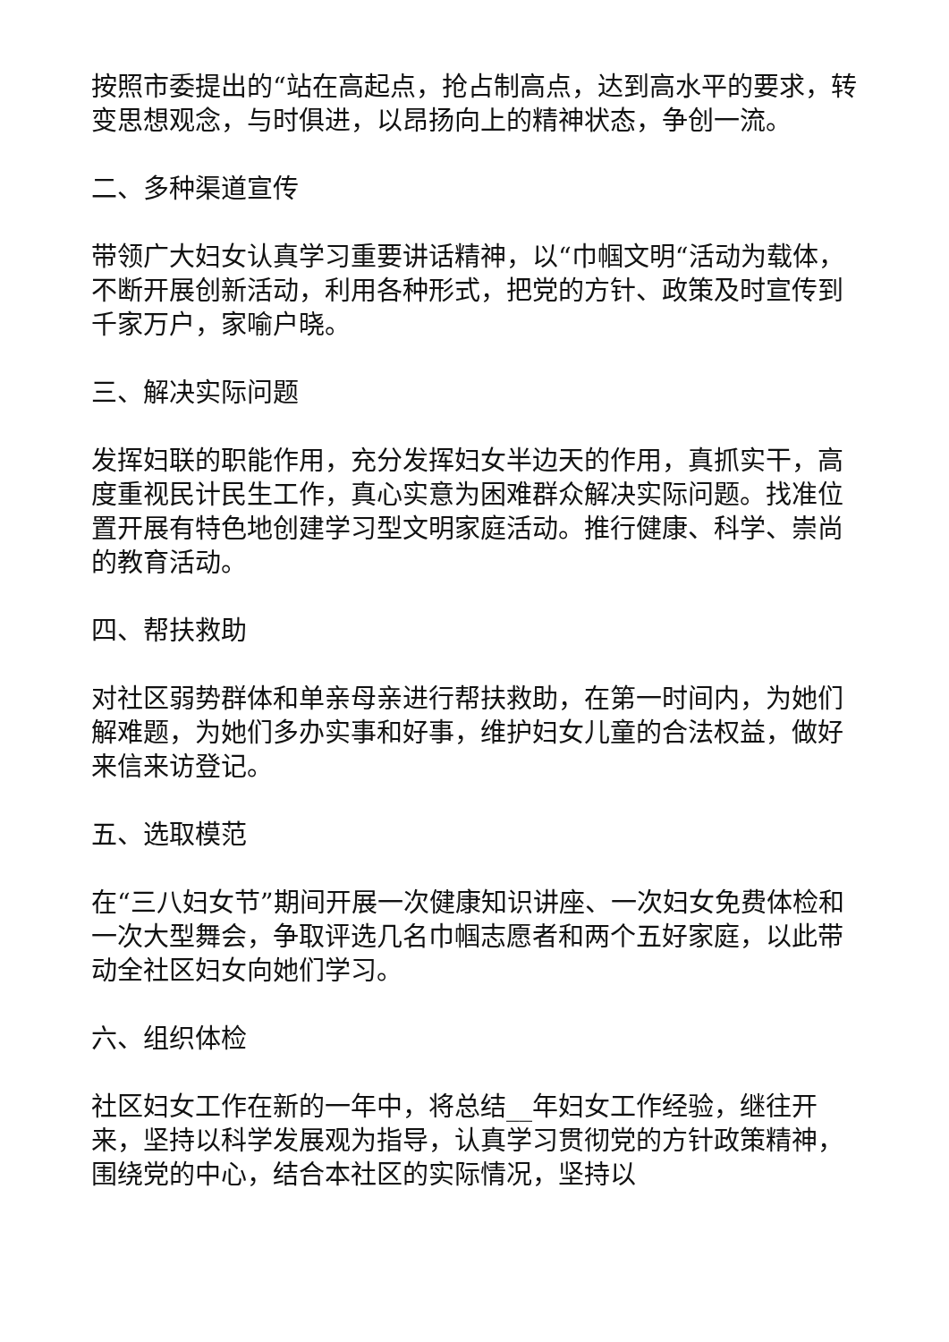按照市委提出的“站在高起点，抢占制高点，达到高水平的要求，转变思想观念，与时俱进，以昂扬向上的精神状态，争创一流。
二、多种渠道宣传
带领广大妇女认真学习重要讲话精神，以“巾帼文明“活动为载体，不断开展创新活动，利用各种形式，把党的方针、政策及时宣传到千家万户，家喻户晓。
三、解决实际问题
发挥妇联的职能作用，充分发挥妇女半边天的作用，真抓实干，高度重视民计民生工作，真心实意为困难群众解决实际问题。找准位置开展有特色地创建学习型文明家庭活动。推行健康、科学、崇尚的教育活动。
四、帮扶救助
对社区弱势群体和单亲母亲进行帮扶救助，在第一时间内，为她们解难题，为她们多办实事和好事，维护妇女儿童的合法权益，做好来信来访登记。
五、选取模范
在“三八妇女节”期间开展一次健康知识讲座、一次妇女免费体检和一次大型舞会，争取评选几名巾帼志愿者和两个五好家庭，以此带动全社区妇女向她们学习。
六、组织体检
社区妇女工作在新的一年中，将总结__年妇女工作经验，继往开来，坚持以科学发展观为指导，认真学习贯彻党的方针政策精神，围绕党的中心，结合本社区的实际情况，坚持以